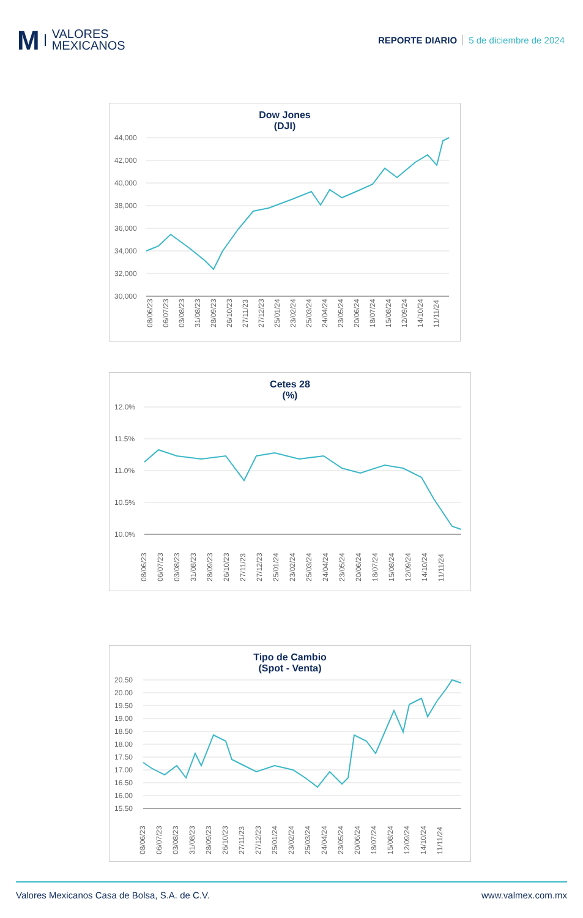M
VALORES
MEXICANOS
REPORTE DIARIO 5 de diciembre de 2024
Dow Jones
(DJI)
44,000
42,000
40,000
38,000
36,000
34,000
32,000
30,000
08/06/23
06/07/23
03/08/23
31/08/23
28/09/23
26/10/23
27/11/23
27/12/23
25/01/24
23/02/24
25/03/24
24/04/24
23/05/24
20/06/24
18/07/24
15/08/24
12/09/24
14/10/24
11/11/24
Cetes 28
(%)
12.0%
11.5%
11.0%
10.5%
10.0%
08/06/23
06/07/23
03/08/23
31/08/23
28/09/23
26/10/23
27/11/23
27/12/23
25/01/24
23/02/24
25/03/24
24/04/24
23/05/24
20/06/24
18/07/24
15/08/24
12/09/24
14/10/24
11/11/24
Tipo de Cambio
(Spot - Venta)
20.50
20.00
19.50
19.00
18.50
18.00
17.50
17.00
16.50
16.00
15.50
08/06/23
06/07/23
03/08/23
31/08/23
28/09/23
26/10/23
27/11/23
27/12/23
25/01/24
23/02/24
25/03/24
24/04/24
23/05/24
20/06/24
18/07/24
15/08/24
12/09/24
14/10/24
11/11/24
Valores Mexicanos Casa de Bolsa, S.A. de C.V. www.valmex.com.mx